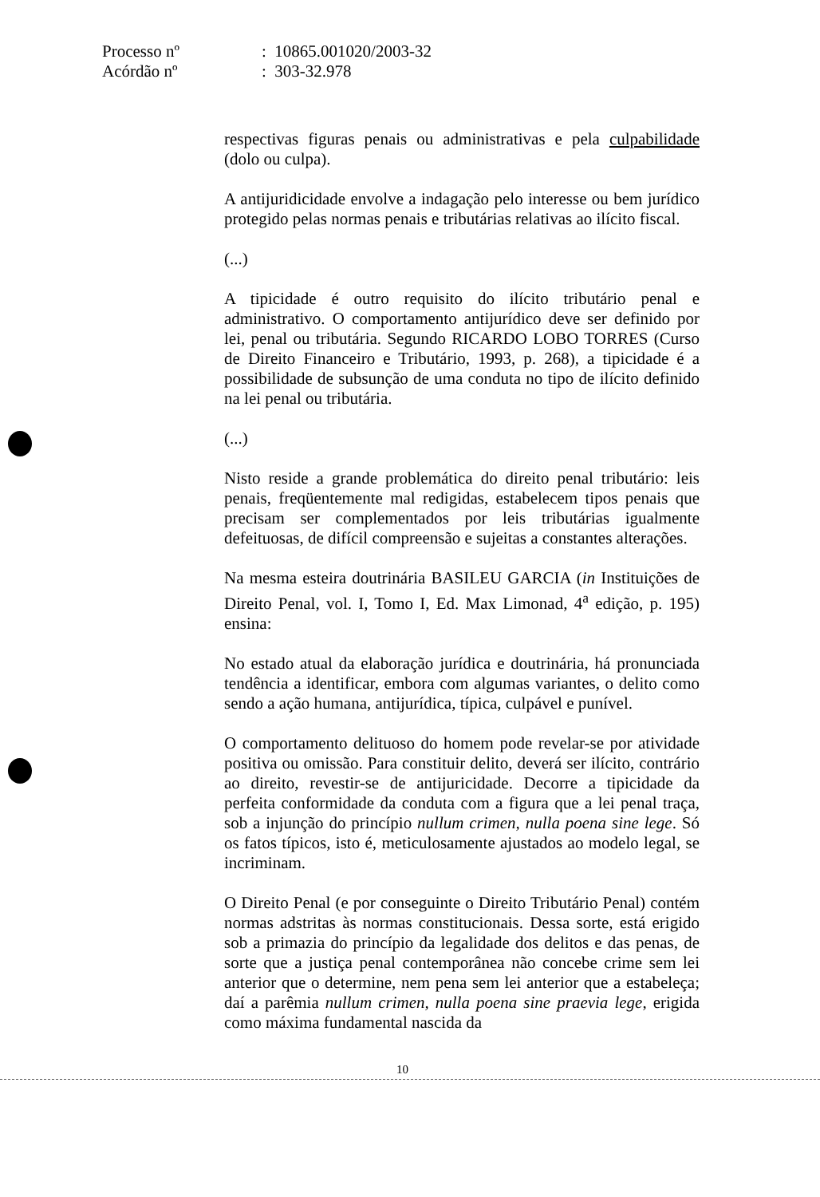Processo nº: 10865.001020/2003-32
Acórdão nº: 303-32.978
respectivas figuras penais ou administrativas e pela culpabilidade (dolo ou culpa).
A antijuridicidade envolve a indagação pelo interesse ou bem jurídico protegido pelas normas penais e tributárias relativas ao ilícito fiscal.
(...)
A tipicidade é outro requisito do ilícito tributário penal e administrativo. O comportamento antijurídico deve ser definido por lei, penal ou tributária. Segundo RICARDO LOBO TORRES (Curso de Direito Financeiro e Tributário, 1993, p. 268), a tipicidade é a possibilidade de subsunção de uma conduta no tipo de ilícito definido na lei penal ou tributária.
(...)
Nisto reside a grande problemática do direito penal tributário: leis penais, freqüentemente mal redigidas, estabelecem tipos penais que precisam ser complementados por leis tributárias igualmente defeituosas, de difícil compreensão e sujeitas a constantes alterações.
Na mesma esteira doutrinária BASILEU GARCIA (in Instituições de Direito Penal, vol. I, Tomo I, Ed. Max Limonad, 4<sup>a</sup> edição, p. 195) ensina:
No estado atual da elaboração jurídica e doutrinária, há pronunciada tendência a identificar, embora com algumas variantes, o delito como sendo a ação humana, antijurídica, típica, culpável e punível.
O comportamento delituoso do homem pode revelar-se por atividade positiva ou omissão. Para constituir delito, deverá ser ilícito, contrário ao direito, revestir-se de antijuricidade. Decorre a tipicidade da perfeita conformidade da conduta com a figura que a lei penal traça, sob a injunção do princípio nullum crimen, nulla poena sine lege. Só os fatos típicos, isto é, meticulosamente ajustados ao modelo legal, se incriminam.
O Direito Penal (e por conseguinte o Direito Tributário Penal) contém normas adstritas às normas constitucionais. Dessa sorte, está erigido sob a primazia do princípio da legalidade dos delitos e das penas, de sorte que a justiça penal contemporânea não concebe crime sem lei anterior que o determine, nem pena sem lei anterior que a estabeleça; daí a parêmia nullum crimen, nulla poena sine praevia lege, erigida como máxima fundamental nascida da
10